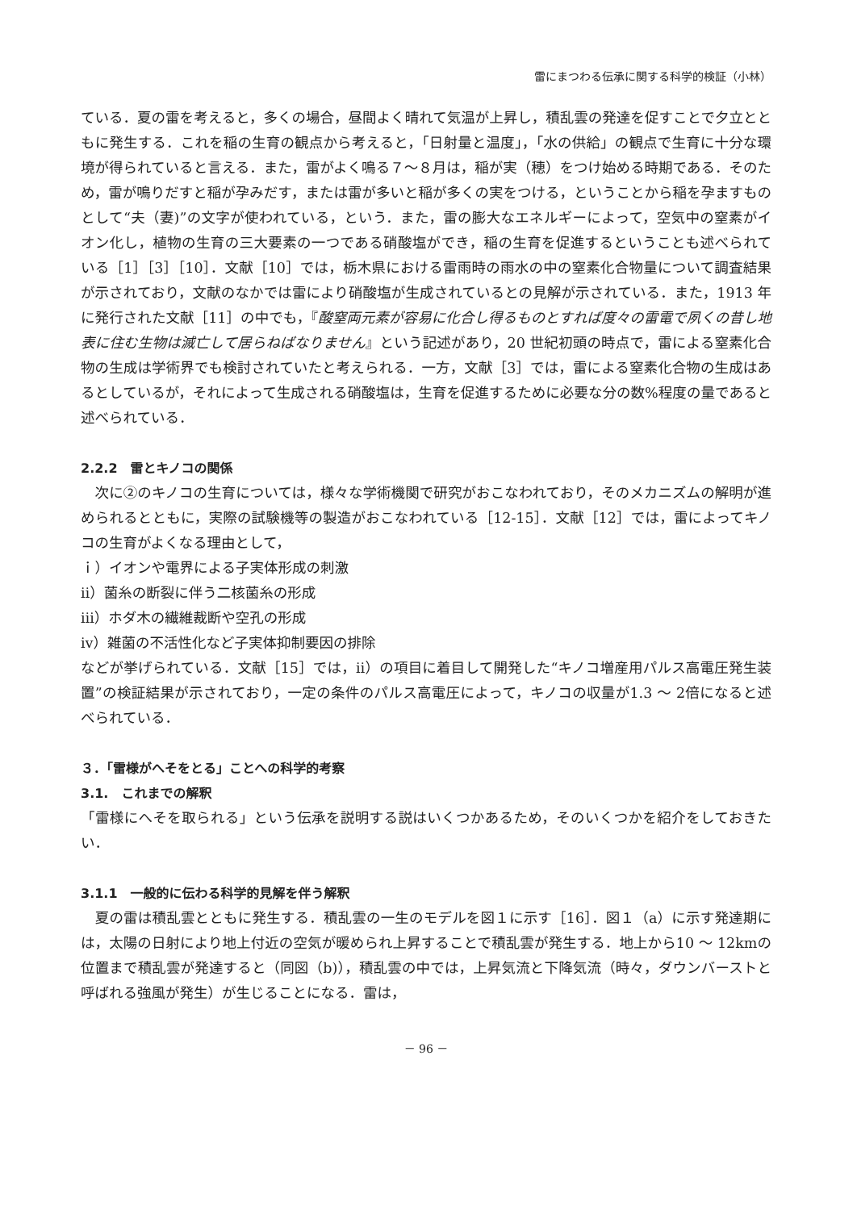雷にまつわる伝承に関する科学的検証（小林）
ている．夏の雷を考えると，多くの場合，昼間よく晴れて気温が上昇し，積乱雲の発達を促すことで夕立とともに発生する．これを稲の生育の観点から考えると，「日射量と温度」，「水の供給」の観点で生育に十分な環境が得られていると言える．また，雷がよく鳴る７～８月は，稲が実（穂）をつけ始める時期である．そのため，雷が鳴りだすと稲が孕みだす，または雷が多いと稲が多くの実をつける，ということから稲を孕ますものとして“夫（妻)”の文字が使われている，という．また，雷の膨大なエネルギーによって，空気中の窒素がイオン化し，植物の生育の三大要素の一つである硝酸塩ができ，稲の生育を促進するということも述べられている［1］［3］［10］．文献［10］では，栃木県における雷雨時の雨水の中の窒素化合物量について調査結果が示されており，文献のなかでは雷により硝酸塩が生成されているとの見解が示されている．また，1913 年に発行された文献［11］の中でも，『酸窒両元素が容易に化合し得るものとすれば度々の雷電で夙くの昔し地表に住む生物は滅亡して居らねばなりません』という記述があり，20 世紀初頭の時点で，雷による窒素化合物の生成は学術界でも検討されていたと考えられる．一方，文献［3］では，雷による窒素化合物の生成はあるとしているが，それによって生成される硝酸塩は，生育を促進するために必要な分の数%程度の量であると述べられている．
2.2.2　雷とキノコの関係
　次に②のキノコの生育については，様々な学術機関で研究がおこなわれており，そのメカニズムの解明が進められるとともに，実際の試験機等の製造がおこなわれている［12-15］．文献［12］では，雷によってキノコの生育がよくなる理由として，
ｉ）イオンや電界による子実体形成の刺激
ⅱ）菌糸の断裂に伴う二核菌糸の形成
ⅲ）ホダ木の繊維裁断や空孔の形成
ⅳ）雑菌の不活性化など子実体抑制要因の排除
などが挙げられている．文献［15］では，ⅱ）の項目に着目して開発した“キノコ増産用パルス高電圧発生装置”の検証結果が示されており，一定の条件のパルス高電圧によって，キノコの収量が1.3 ～ 2倍になると述べられている．
３．「雷様がへそをとる」ことへの科学的考察
3.1.　これまでの解釈
「雷様にへそを取られる」という伝承を説明する説はいくつかあるため，そのいくつかを紹介をしておきたい．
3.1.1　一般的に伝わる科学的見解を伴う解釈
　夏の雷は積乱雲とともに発生する．積乱雲の一生のモデルを図１に示す［16］．図１（a）に示す発達期には，太陽の日射により地上付近の空気が暖められ上昇することで積乱雲が発生する．地上から10 ～ 12kmの位置まで積乱雲が発達すると（同図（b)），積乱雲の中では，上昇気流と下降気流（時々，ダウンバーストと呼ばれる強風が発生）が生じることになる．雷は，
－ 96 －